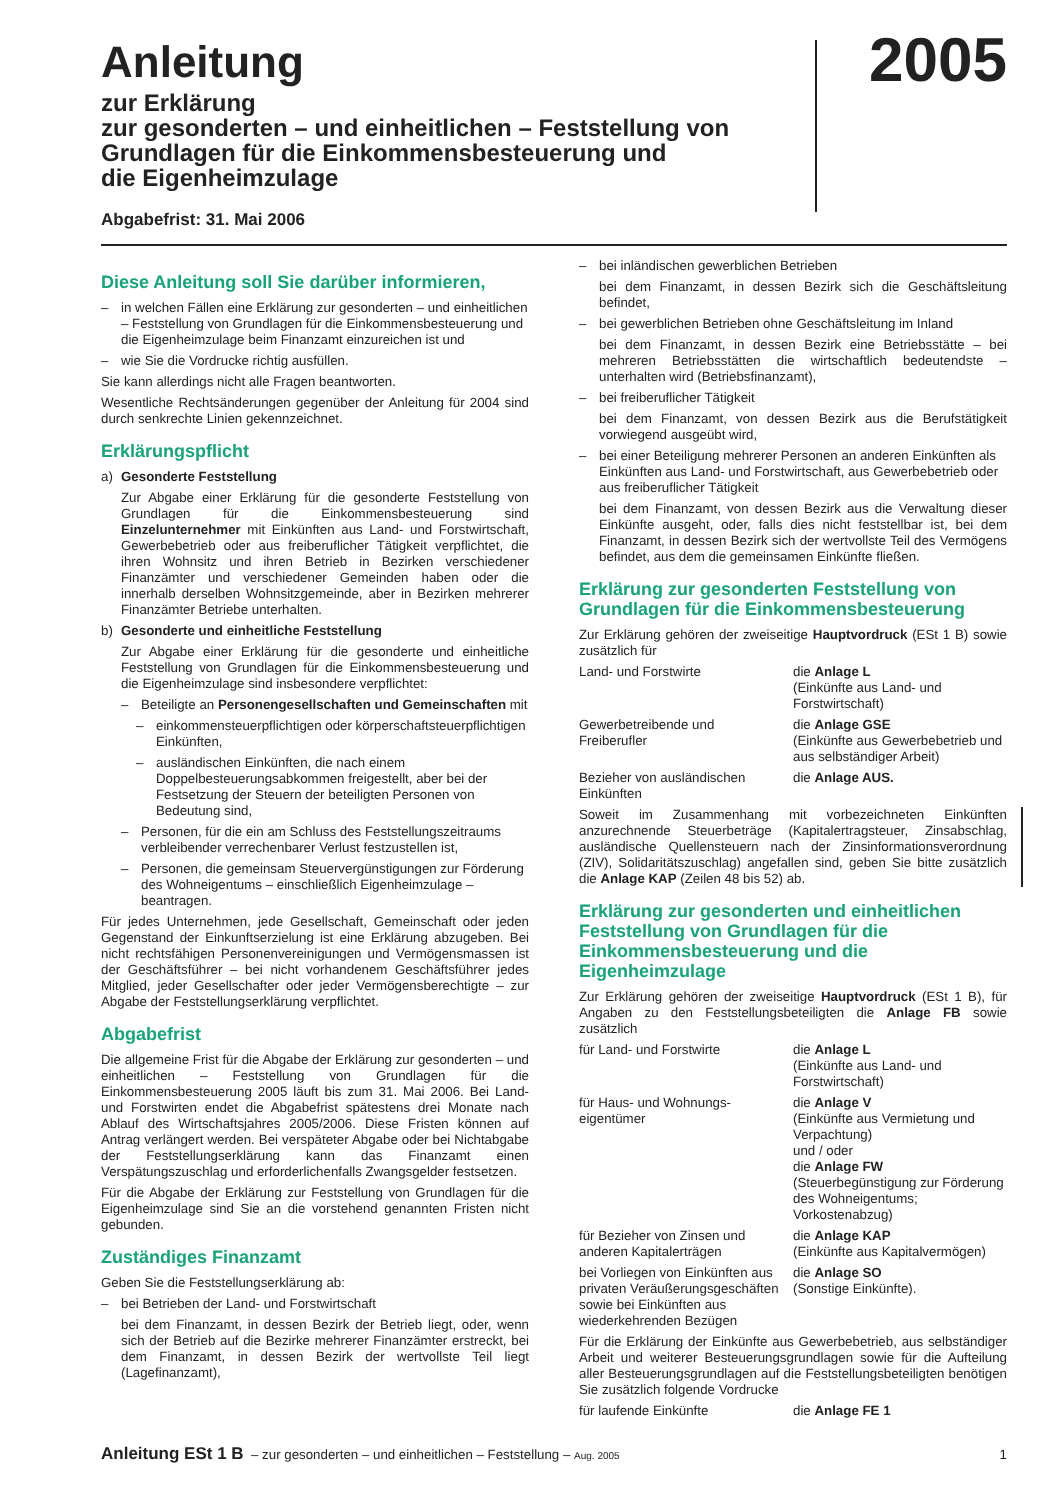Anleitung
zur Erklärung
zur gesonderten – und einheitlichen – Feststellung von
Grundlagen für die Einkommensbesteuerung und
die Eigenheimzulage
Abgabefrist: 31. Mai 2006
2005
Diese Anleitung soll Sie darüber informieren,
– in welchen Fällen eine Erklärung zur gesonderten – und einheitlichen – Feststellung von Grundlagen für die Einkommensbesteuerung und die Eigenheimzulage beim Finanzamt einzureichen ist und
– wie Sie die Vordrucke richtig ausfüllen.
Sie kann allerdings nicht alle Fragen beantworten.
Wesentliche Rechtsänderungen gegenüber der Anleitung für 2004 sind durch senkrechte Linien gekennzeichnet.
Erklärungspflicht
a) Gesonderte Feststellung
Zur Abgabe einer Erklärung für die gesonderte Feststellung von Grundlagen für die Einkommensbesteuerung sind Einzelunternehmer mit Einkünften aus Land- und Forstwirtschaft, Gewerbebetrieb oder aus freiberuflicher Tätigkeit verpflichtet, die ihren Wohnsitz und ihren Betrieb in Bezirken verschiedener Finanzämter und verschiedener Gemeinden haben oder die innerhalb derselben Wohnsitzgemeinde, aber in Bezirken mehrerer Finanzämter Betriebe unterhalten.
b) Gesonderte und einheitliche Feststellung
Zur Abgabe einer Erklärung für die gesonderte und einheitliche Feststellung von Grundlagen für die Einkommensbesteuerung und die Eigenheimzulage sind insbesondere verpflichtet:
– Beteiligte an Personengesellschaften und Gemeinschaften mit
– einkommensteuerpflichtigen oder körperschaftsteuerpflichtigen Einkünften,
– ausländischen Einkünften, die nach einem Doppelbesteuerungsabkommen freigestellt, aber bei der Festsetzung der Steuern der beteiligten Personen von Bedeutung sind,
– Personen, für die ein am Schluss des Feststellungszeitraums verbleibender verrechenbarer Verlust festzustellen ist,
– Personen, die gemeinsam Steuervergünstigungen zur Förderung des Wohneigentums – einschließlich Eigenheimzulage – beantragen.
Für jedes Unternehmen, jede Gesellschaft, Gemeinschaft oder jeden Gegenstand der Einkunftserzielung ist eine Erklärung abzugeben. Bei nicht rechtsfähigen Personenvereinigungen und Vermögensmassen ist der Geschäftsführer – bei nicht vorhandenem Geschäftsführer jedes Mitglied, jeder Gesellschafter oder jeder Vermögensberechtigte – zur Abgabe der Feststellungserklärung verpflichtet.
Abgabefrist
Die allgemeine Frist für die Abgabe der Erklärung zur gesonderten – und einheitlichen – Feststellung von Grundlagen für die Einkommensbesteuerung 2005 läuft bis zum 31. Mai 2006. Bei Land- und Forstwirten endet die Abgabefrist spätestens drei Monate nach Ablauf des Wirtschaftsjahres 2005/2006. Diese Fristen können auf Antrag verlängert werden. Bei verspäteter Abgabe oder bei Nichtabgabe der Feststellungserklärung kann das Finanzamt einen Verspätungszuschlag und erforderlichenfalls Zwangsgelder festsetzen.
Für die Abgabe der Erklärung zur Feststellung von Grundlagen für die Eigenheimzulage sind Sie an die vorstehend genannten Fristen nicht gebunden.
Zuständiges Finanzamt
Geben Sie die Feststellungserklärung ab:
– bei Betrieben der Land- und Forstwirtschaft
bei dem Finanzamt, in dessen Bezirk der Betrieb liegt, oder, wenn sich der Betrieb auf die Bezirke mehrerer Finanzämter erstreckt, bei dem Finanzamt, in dessen Bezirk der wertvollste Teil liegt (Lagefinanzamt),
– bei inländischen gewerblichen Betrieben
bei dem Finanzamt, in dessen Bezirk sich die Geschäftsleitung befindet,
– bei gewerblichen Betrieben ohne Geschäftsleitung im Inland
bei dem Finanzamt, in dessen Bezirk eine Betriebsstätte – bei mehreren Betriebsstätten die wirtschaftlich bedeutendste – unterhalten wird (Betriebsfinanzamt),
– bei freiberuflicher Tätigkeit
bei dem Finanzamt, von dessen Bezirk aus die Berufstätigkeit vorwiegend ausgeübt wird,
– bei einer Beteiligung mehrerer Personen an anderen Einkünften als Einkünften aus Land- und Forstwirtschaft, aus Gewerbebetrieb oder aus freiberuflicher Tätigkeit
bei dem Finanzamt, von dessen Bezirk aus die Verwaltung dieser Einkünfte ausgeht, oder, falls dies nicht feststellbar ist, bei dem Finanzamt, in dessen Bezirk sich der wertvollste Teil des Vermögens befindet, aus dem die gemeinsamen Einkünfte fließen.
Erklärung zur gesonderten Feststellung von Grundlagen für die Einkommensbesteuerung
Zur Erklärung gehören der zweiseitige Hauptvordruck (ESt 1 B) sowie zusätzlich für
Land- und Forstwirte die Anlage L
(Einkünfte aus Land- und Forstwirtschaft)
Gewerbetreibende und
Freiberufler
die Anlage GSE
(Einkünfte aus Gewerbebetrieb und aus selbständiger Arbeit)
Bezieher von ausländischen
Einkünften
die Anlage AUS.
Soweit im Zusammenhang mit vorbezeichneten Einkünften anzurechnende Steuerbeträge (Kapitalertragsteuer, Zinsabschlag, ausländische Quellensteuern nach der Zinsinformationsverordnung (ZIV), Solidaritätszuschlag) angefallen sind, geben Sie bitte zusätzlich die Anlage KAP (Zeilen 48 bis 52) ab.
Erklärung zur gesonderten und einheitlichen Feststellung von Grundlagen für die Einkommensbesteuerung und die Eigenheimzulage
Zur Erklärung gehören der zweiseitige Hauptvordruck (ESt 1 B), für Angaben zu den Feststellungsbeteiligten die Anlage FB sowie zusätzlich
für Land- und Forstwirte die Anlage L
(Einkünfte aus Land- und Forstwirtschaft)
für Haus- und Wohnungs-
eigentümer
die Anlage V
(Einkünfte aus Vermietung und Verpachtung)
und / oder
die Anlage FW
(Steuerbegünstigung zur Förderung des Wohneigentums; Vorkostenabzug)
für Bezieher von Zinsen und anderen Kapitalerträgen
die Anlage KAP
(Einkünfte aus Kapitalvermögen)
bei Vorliegen von Einkünften aus privaten Veräußerungsgeschäften sowie bei Einkünften aus wiederkehrenden Bezügen
die Anlage SO
(Sonstige Einkünfte).
Für die Erklärung der Einkünfte aus Gewerbebetrieb, aus selbständiger Arbeit und weiterer Besteuerungsgrundlagen sowie für die Aufteilung aller Besteuerungsgrundlagen auf die Feststellungsbeteiligten benötigen Sie zusätzlich folgende Vordrucke
für laufende Einkünfte die Anlage FE 1
Anleitung ESt 1 B – zur gesonderten – und einheitlichen – Feststellung – Aug. 2005 1